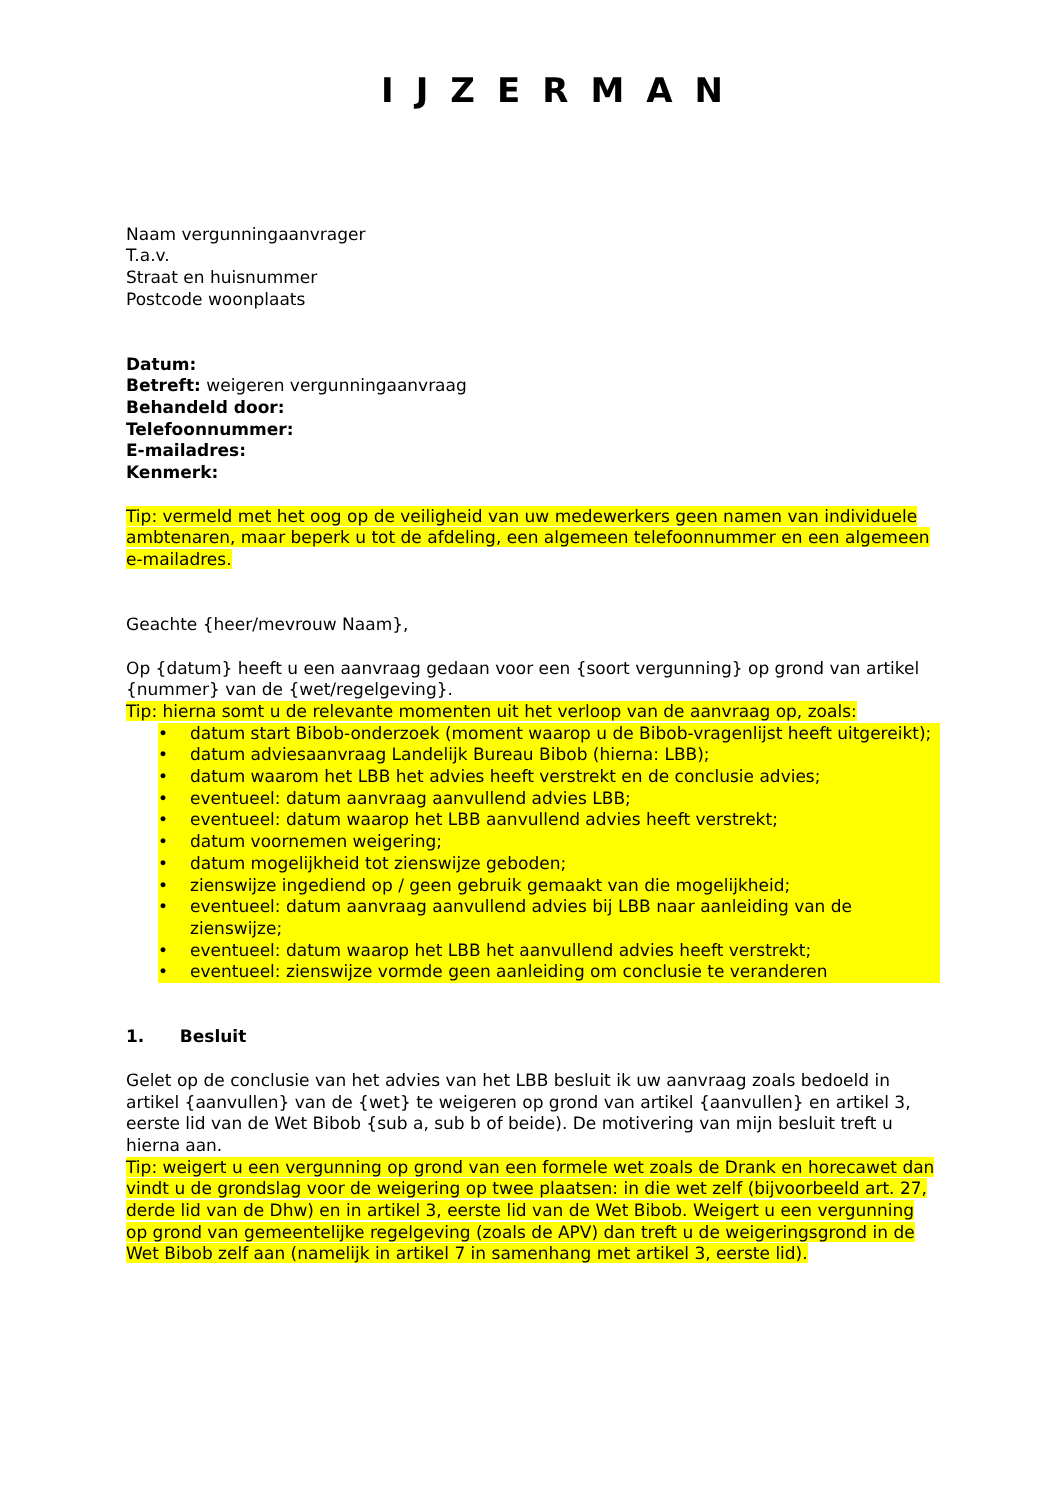IJZERMAN
Naam vergunningaanvrager
T.a.v.
Straat en huisnummer
Postcode woonplaats
Datum:
Betreft: weigeren vergunningaanvraag
Behandeld door:
Telefoonnummer:
E-mailadres:
Kenmerk:
Tip: vermeld met het oog op de veiligheid van uw medewerkers geen namen van individuele ambtenaren, maar beperk u tot de afdeling, een algemeen telefoonnummer en een algemeen e-mailadres.
Geachte {heer/mevrouw Naam},
Op {datum} heeft u een aanvraag gedaan voor een {soort vergunning} op grond van artikel {nummer} van de {wet/regelgeving}.
Tip: hierna somt u de relevante momenten uit het verloop van de aanvraag op, zoals:
• datum start Bibob-onderzoek (moment waarop u de Bibob-vragenlijst heeft uitgereikt);
• datum adviesaanvraag Landelijk Bureau Bibob (hierna: LBB);
• datum waarom het LBB het advies heeft verstrekt en de conclusie advies;
• eventueel: datum aanvraag aanvullend advies LBB;
• eventueel: datum waarop het LBB aanvullend advies heeft verstrekt;
• datum voornemen weigering;
• datum mogelijkheid tot zienswijze geboden;
• zienswijze ingediend op / geen gebruik gemaakt van die mogelijkheid;
• eventueel: datum aanvraag aanvullend advies bij LBB naar aanleiding van de zienswijze;
• eventueel: datum waarop het LBB het aanvullend advies heeft verstrekt;
• eventueel: zienswijze vormde geen aanleiding om conclusie te veranderen
1. Besluit
Gelet op de conclusie van het advies van het LBB besluit ik uw aanvraag zoals bedoeld in artikel {aanvullen} van de {wet} te weigeren op grond van artikel {aanvullen} en artikel 3, eerste lid van de Wet Bibob {sub a, sub b of beide). De motivering van mijn besluit treft u hierna aan.
Tip: weigert u een vergunning op grond van een formele wet zoals de Drank en horecawet dan vindt u de grondslag voor de weigering op twee plaatsen: in die wet zelf (bijvoorbeeld art. 27, derde lid van de Dhw) en in artikel 3, eerste lid van de Wet Bibob. Weigert u een vergunning op grond van gemeentelijke regelgeving (zoals de APV) dan treft u de weigeringsgrond in de Wet Bibob zelf aan (namelijk in artikel 7 in samenhang met artikel 3, eerste lid).